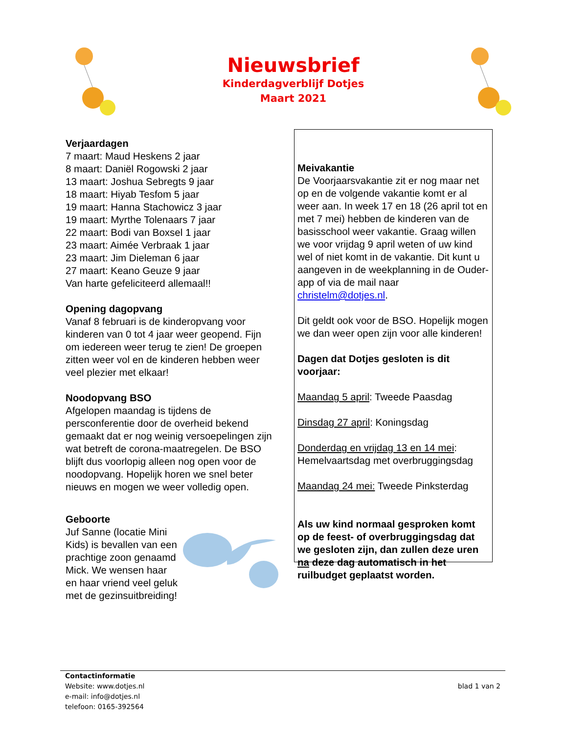Nieuwsbrief
Kinderdagverblijf Dotjes
Maart 2021
Verjaardagen
7 maart: Maud Heskens 2 jaar
8 maart: Daniël Rogowski 2 jaar
13 maart: Joshua Sebregts 9 jaar
18 maart: Hiyab Tesfom 5 jaar
19 maart: Hanna Stachowicz 3 jaar
19 maart: Myrthe Tolenaars 7 jaar
22 maart: Bodi van Boxsel 1 jaar
23 maart: Aimée Verbraak 1 jaar
23 maart: Jim Dieleman 6 jaar
27 maart: Keano Geuze 9 jaar
Van harte gefeliciteerd allemaal!!
Opening dagopvang
Vanaf 8 februari is de kinderopvang voor kinderen van 0 tot 4 jaar weer geopend. Fijn om iedereen weer terug te zien! De groepen zitten weer vol en de kinderen hebben weer veel plezier met elkaar!
Noodopvang BSO
Afgelopen maandag is tijdens de persconferentie door de overheid bekend gemaakt dat er nog weinig versoepelingen zijn wat betreft de corona-maatregelen. De BSO blijft dus voorlopig alleen nog open voor de noodopvang. Hopelijk horen we snel beter nieuws en mogen we weer volledig open.
Geboorte
Juf Sanne (locatie Mini Kids) is bevallen van een prachtige zoon genaamd Mick. We wensen haar en haar vriend veel geluk met de gezinsuitbreiding!
Meivakantie
De Voorjaarsvakantie zit er nog maar net op en de volgende vakantie komt er al weer aan. In week 17 en 18 (26 april tot en met 7 mei) hebben de kinderen van de basisschool weer vakantie. Graag willen we voor vrijdag 9 april weten of uw kind wel of niet komt in de vakantie. Dit kunt u aangeven in de weekplanning in de Ouder-app of via de mail naar christelm@dotjes.nl.
Dit geldt ook voor de BSO. Hopelijk mogen we dan weer open zijn voor alle kinderen!
Dagen dat Dotjes gesloten is dit voorjaar:
Maandag 5 april: Tweede Paasdag
Dinsdag 27 april: Koningsdag
Donderdag en vrijdag 13 en 14 mei: Hemelvaartsdag met overbruggingsdag
Maandag 24 mei: Tweede Pinksterdag
Als uw kind normaal gesproken komt op de feest- of overbruggingsdag dat we gesloten zijn, dan zullen deze uren na deze dag automatisch in het ruilbudget geplaatst worden.
Contactinformatie
Website: www.dotjes.nl
e-mail: info@dotjes.nl
telefoon: 0165-392564
blad 1 van 2